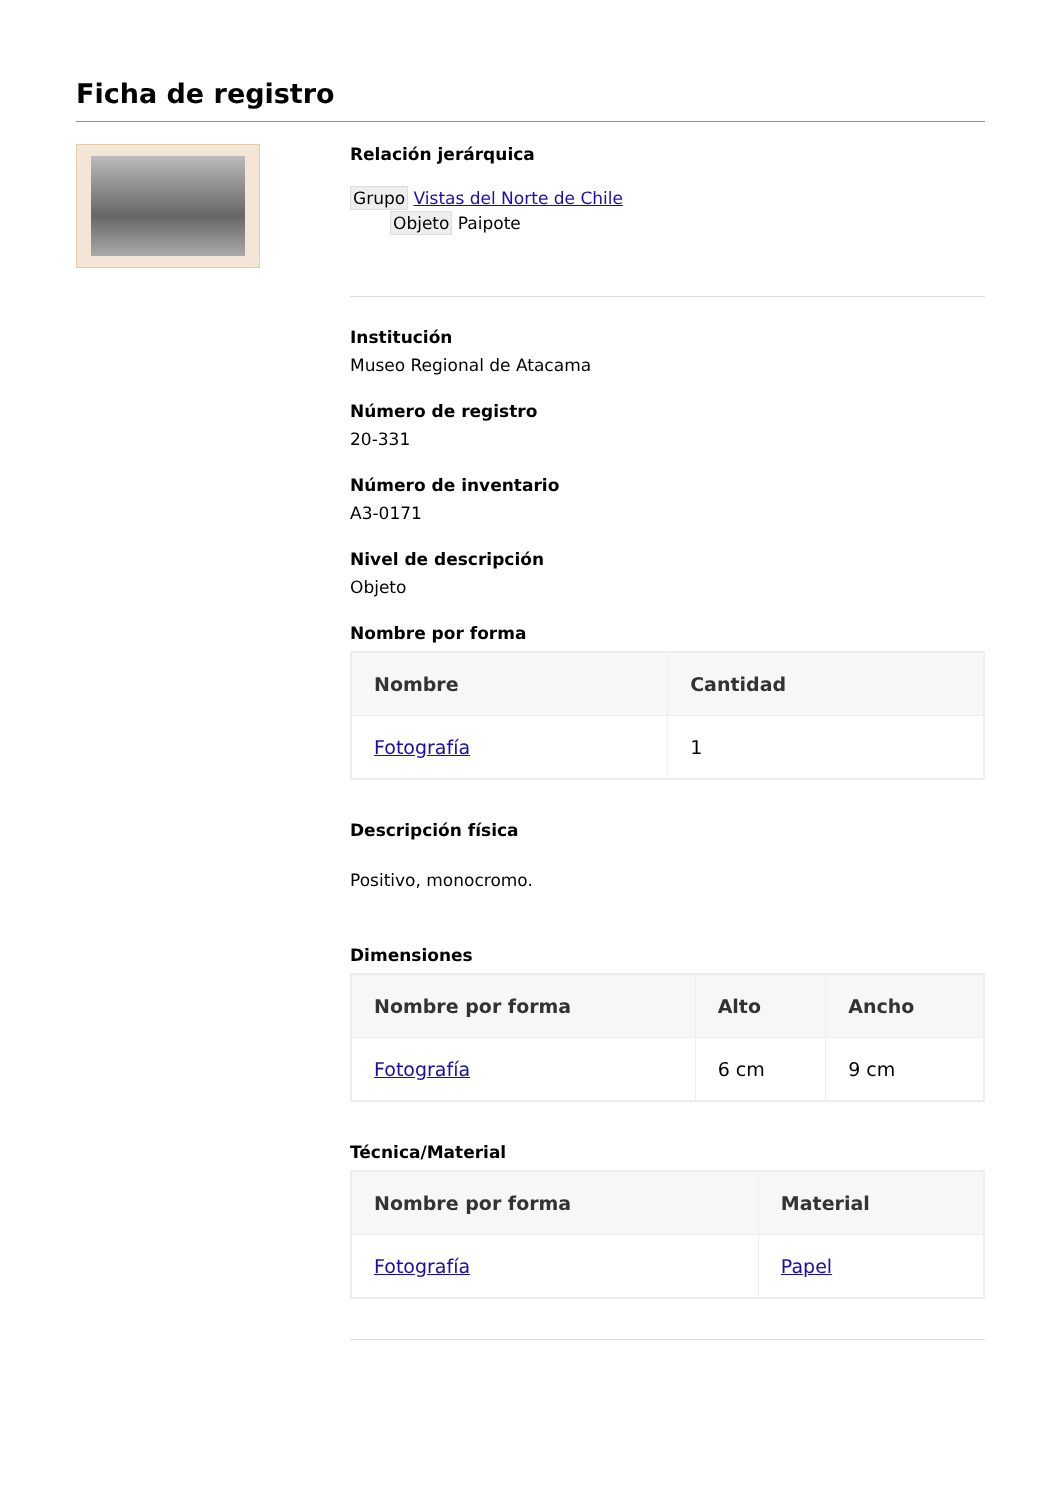Ficha de registro
Relación jerárquica
Grupo Vistas del Norte de Chile
Objeto Paipote
Institución
Museo Regional de Atacama
Número de registro
20-331
Número de inventario
A3-0171
Nivel de descripción
Objeto
Nombre por forma
| Nombre | Cantidad |
| --- | --- |
| Fotografía | 1 |
Descripción física
Positivo, monocromo.
Dimensiones
| Nombre por forma | Alto | Ancho |
| --- | --- | --- |
| Fotografía | 6 cm | 9 cm |
Técnica/Material
| Nombre por forma | Material |
| --- | --- |
| Fotografía | Papel |